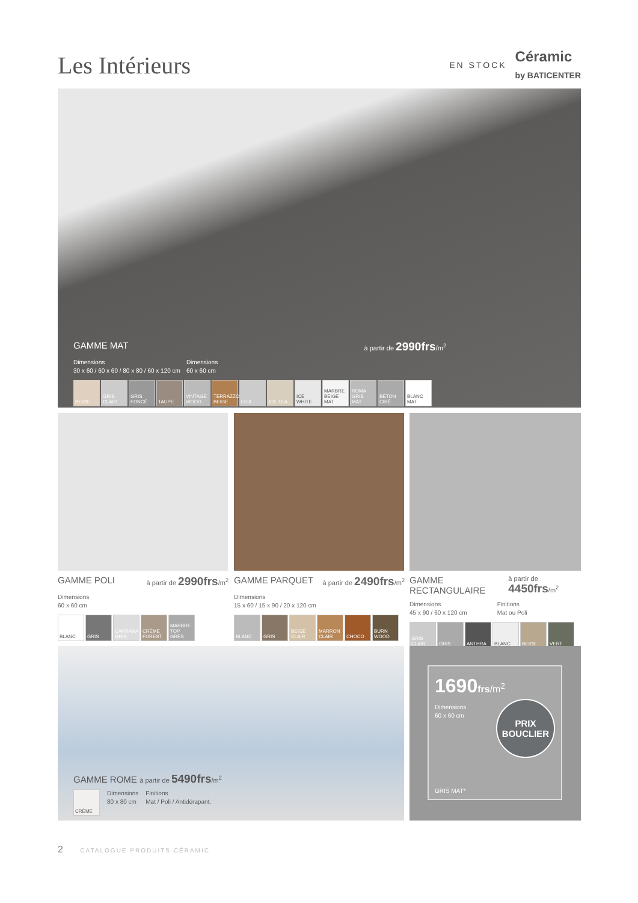Les Intérieurs
EN STOCK Céramic
by BATICENTER
GAMME MAT à partir de 2990frs/m<sup>2</sup>
Dimensions
30 x 60 / 60 x 60 / 80 x 80 / 60 x 120 cm
Dimensions
60 x 60 cm
BEIGE GRIS CLAIR
GRIS FONCÉ
TAUPE VINTAGE WOOD
TERRAZZO BEIGE
FUJI ICE TEA ICE WHITE MARBRE BEIGE MAT
ROMA GRIS MAT
BÉTON CIRÉ
BLANC MAT
GAMME POLI à partir de 2990frs/m<sup>2</sup>
Dimensions
60 x 60 cm
BLANC GRIS CARRARA GRIS
CRÈME FOREST
MARBRE TOP GRÈS
GAMME PARQUET à partir de 2490frs/m<sup>2</sup>
Dimensions
15 x 60 / 15 x 90 / 20 x 120 cm
BLANC GRIS BEIGE CLAIR
MARRON CLAIR
CHOCO BURN WOOD
GAMME RECTANGULAIRE à partir de 4450frs/m<sup>2</sup>
Dimensions
45 x 90 / 60 x 120 cm
Finitions
Mat ou Poli
GRIS CLAIR
GRIS ANTHRA BLANC BEIGE VERT
GAMME ROME à partir de 5490frs/m<sup>2</sup>
CRÈME
Dimensions
80 x 80 cm
Finitions
Mat / Poli / Antidérapant.
1690 frs/m<sup>2</sup>
Dimensions
60 x 60 cm
PRIX
BOUCLIER
GRIS MAT*
2 CATALOGUE PRODUITS CÉRAMIC